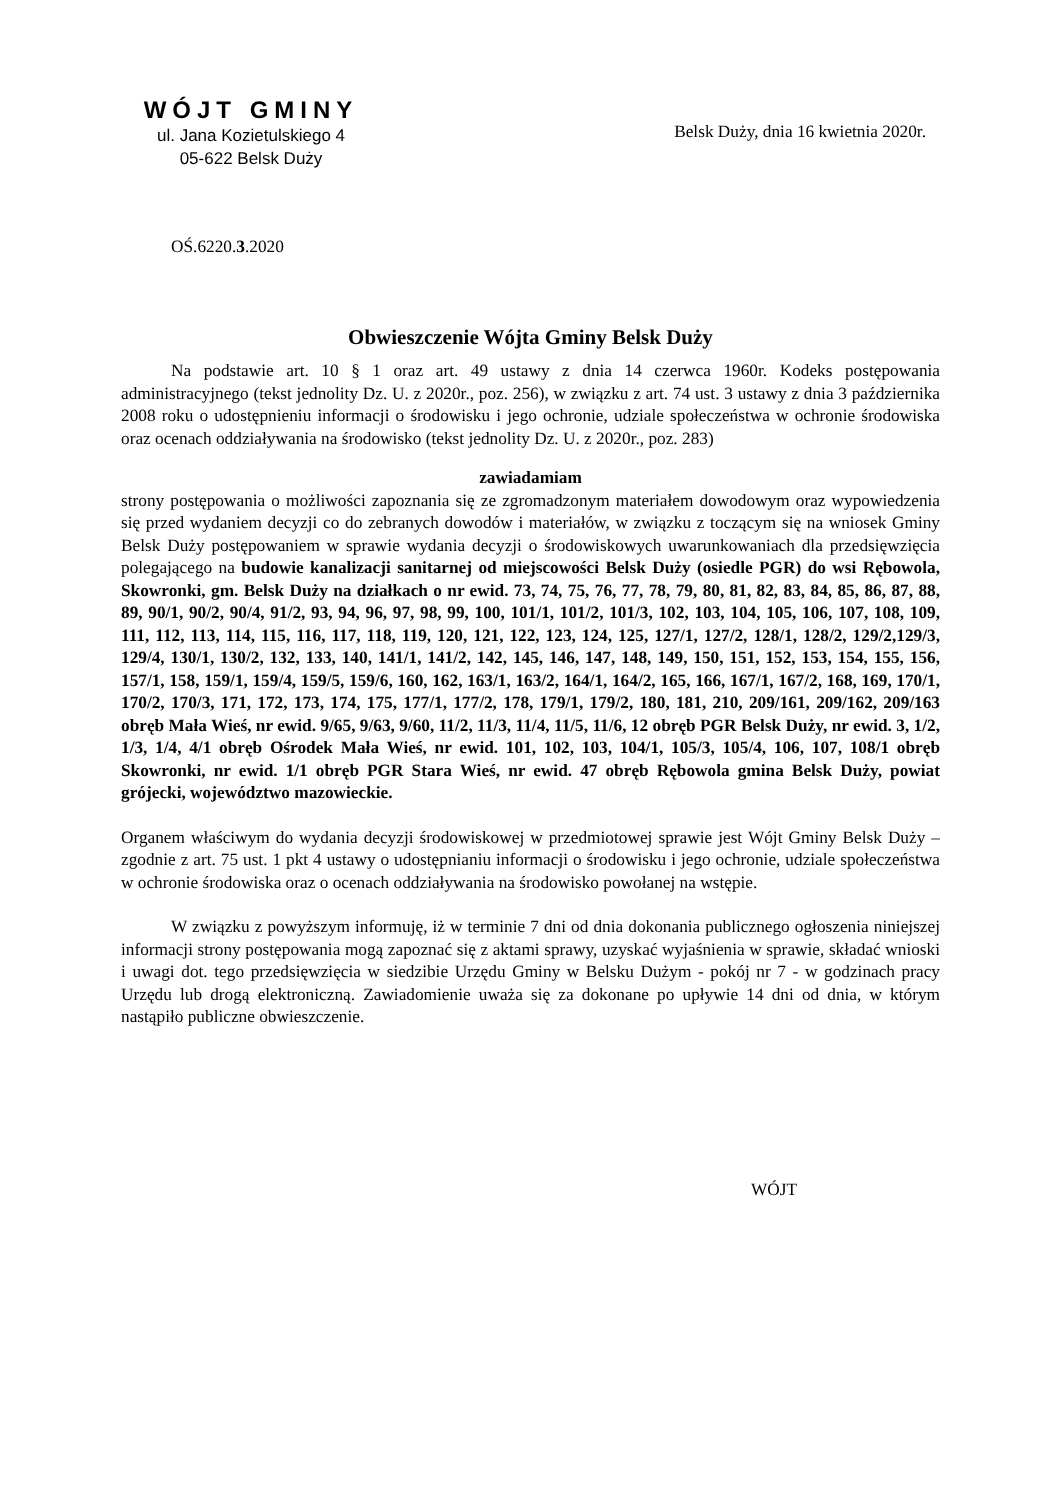WÓJT GMINY
ul. Jana Kozietulskiego 4
05-622 Belsk Duży
Belsk Duży, dnia 16 kwietnia 2020r.
OŚ.6220.3.2020
Obwieszczenie Wójta Gminy Belsk Duży
Na podstawie art. 10 § 1 oraz art. 49 ustawy z dnia 14 czerwca 1960r. Kodeks postępowania administracyjnego (tekst jednolity Dz. U. z 2020r., poz. 256), w związku z art. 74 ust. 3 ustawy z dnia 3 października 2008 roku o udostępnieniu informacji o środowisku i jego ochronie, udziale społeczeństwa w ochronie środowiska oraz ocenach oddziaływania na środowisko (tekst jednolity Dz. U. z 2020r., poz. 283)
zawiadamiam
strony postępowania o możliwości zapoznania się ze zgromadzonym materiałem dowodowym oraz wypowiedzenia się przed wydaniem decyzji co do zebranych dowodów i materiałów, w związku z toczącym się na wniosek Gminy Belsk Duży postępowaniem w sprawie wydania decyzji o środowiskowych uwarunkowaniach dla przedsięwzięcia polegającego na budowie kanalizacji sanitarnej od miejscowości Belsk Duży (osiedle PGR) do wsi Rębowola, Skowronki, gm. Belsk Duży na działkach o nr ewid. 73, 74, 75, 76, 77, 78, 79, 80, 81, 82, 83, 84, 85, 86, 87, 88, 89, 90/1, 90/2, 90/4, 91/2, 93, 94, 96, 97, 98, 99, 100, 101/1, 101/2, 101/3, 102, 103, 104, 105, 106, 107, 108, 109, 111, 112, 113, 114, 115, 116, 117, 118, 119, 120, 121, 122, 123, 124, 125, 127/1, 127/2, 128/1, 128/2, 129/2,129/3, 129/4, 130/1, 130/2, 132, 133, 140, 141/1, 141/2, 142, 145, 146, 147, 148, 149, 150, 151, 152, 153, 154, 155, 156, 157/1, 158, 159/1, 159/4, 159/5, 159/6, 160, 162, 163/1, 163/2, 164/1, 164/2, 165, 166, 167/1, 167/2, 168, 169, 170/1, 170/2, 170/3, 171, 172, 173, 174, 175, 177/1, 177/2, 178, 179/1, 179/2, 180, 181, 210, 209/161, 209/162, 209/163 obręb Mała Wieś, nr ewid. 9/65, 9/63, 9/60, 11/2, 11/3, 11/4, 11/5, 11/6, 12 obręb PGR Belsk Duży, nr ewid. 3, 1/2, 1/3, 1/4, 4/1 obręb Ośrodek Mała Wieś, nr ewid. 101, 102, 103, 104/1, 105/3, 105/4, 106, 107, 108/1 obręb Skowronki, nr ewid. 1/1 obręb PGR Stara Wieś, nr ewid. 47 obręb Rębowola gmina Belsk Duży, powiat grójecki, województwo mazowieckie.
Organem właściwym do wydania decyzji środowiskowej w przedmiotowej sprawie jest Wójt Gminy Belsk Duży – zgodnie z art. 75 ust. 1 pkt 4 ustawy o udostępnianiu informacji o środowisku i jego ochronie, udziale społeczeństwa w ochronie środowiska oraz o ocenach oddziaływania na środowisko powołanej na wstępie.
W związku z powyższym informuję, iż w terminie 7 dni od dnia dokonania publicznego ogłoszenia niniejszej informacji strony postępowania mogą zapoznać się z aktami sprawy, uzyskać wyjaśnienia w sprawie, składać wnioski i uwagi dot. tego przedsięwzięcia w siedzibie Urzędu Gminy w Belsku Dużym - pokój nr 7 - w godzinach pracy Urzędu lub drogą elektroniczną. Zawiadomienie uważa się za dokonane po upływie 14 dni od dnia, w którym nastąpiło publiczne obwieszczenie.
WÓJT